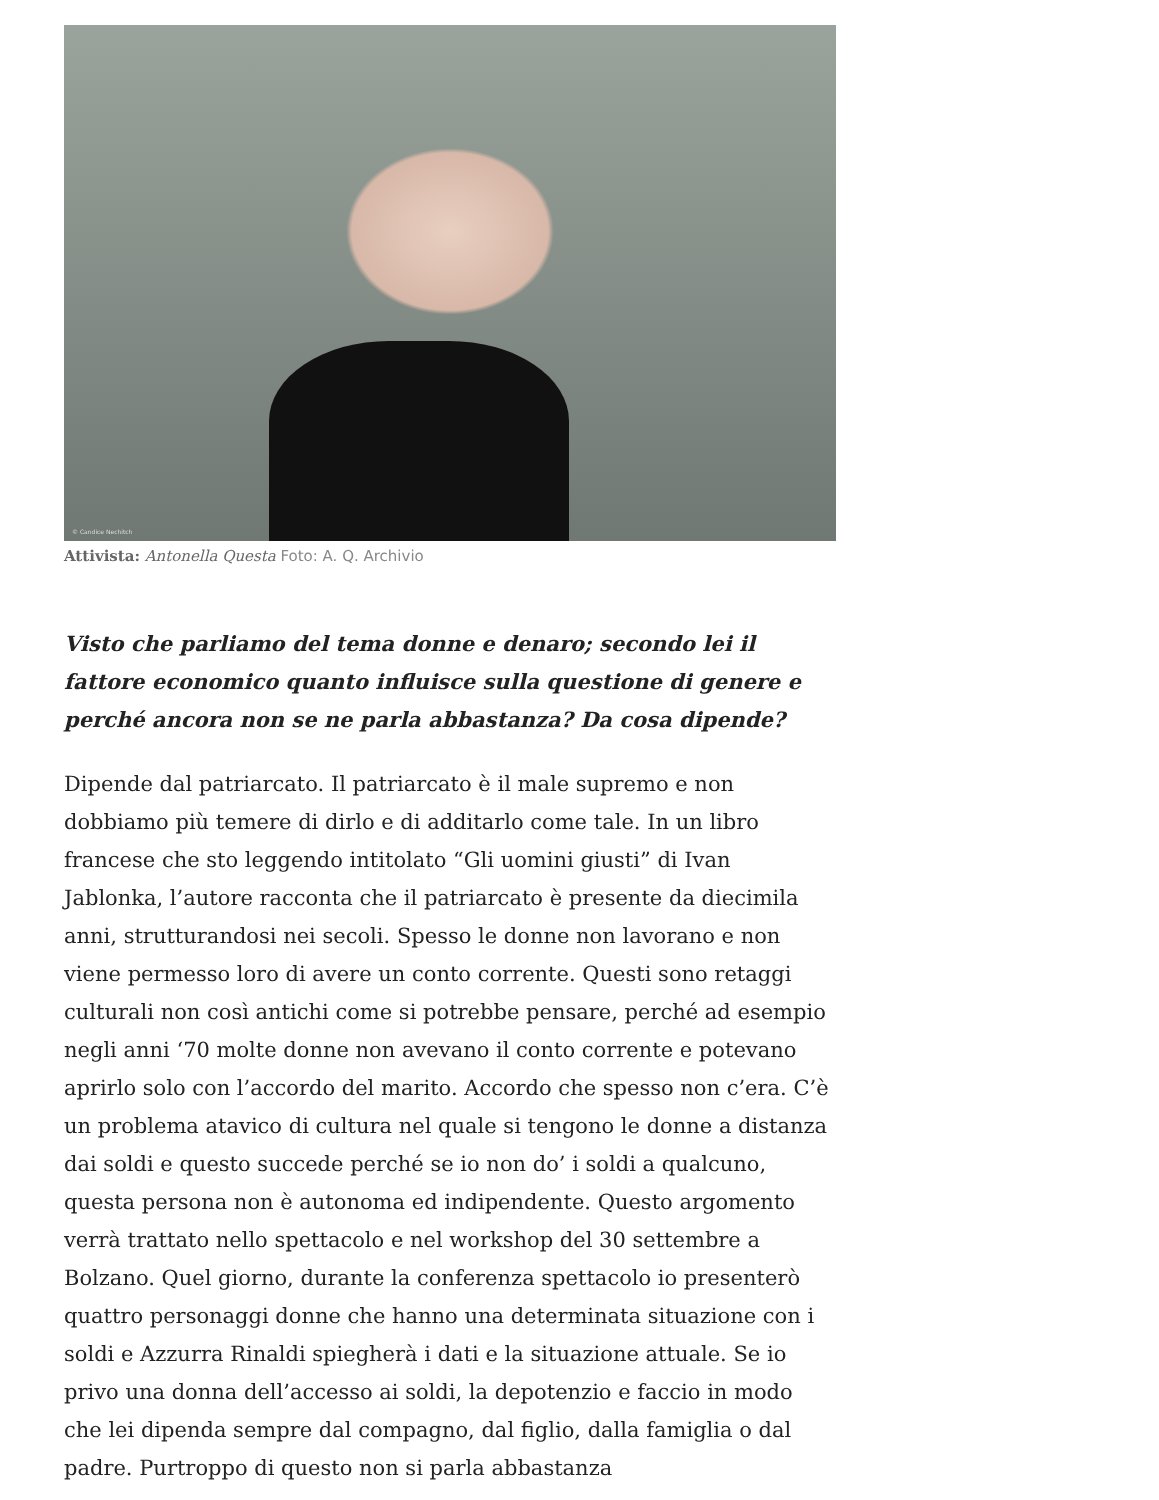© Candice Nechitch
Attivista: Antonella Questa Foto: A. Q. Archivio
Visto che parliamo del tema donne e denaro; secondo lei il fattore economico quanto influisce sulla questione di genere e perché ancora non se ne parla abbastanza? Da cosa dipende?
Dipende dal patriarcato. Il patriarcato è il male supremo e non dobbiamo più temere di dirlo e di additarlo come tale. In un libro francese che sto leggendo intitolato “Gli uomini giusti” di Ivan Jablonka, l’autore racconta che il patriarcato è presente da diecimila anni, strutturandosi nei secoli. Spesso le donne non lavorano e non viene permesso loro di avere un conto corrente. Questi sono retaggi culturali non così antichi come si potrebbe pensare, perché ad esempio negli anni ‘70 molte donne non avevano il conto corrente e potevano aprirlo solo con l’accordo del marito. Accordo che spesso non c’era. C’è un problema atavico di cultura nel quale si tengono le donne a distanza dai soldi e questo succede perché se io non do’ i soldi a qualcuno, questa persona non è autonoma ed indipendente. Questo argomento verrà trattato nello spettacolo e nel workshop del 30 settembre a Bolzano. Quel giorno, durante la conferenza spettacolo io presenterò quattro personaggi donne che hanno una determinata situazione con i soldi e Azzurra Rinaldi spiegherà i dati e la situazione attuale. Se io privo una donna dell’accesso ai soldi, la depotenzio e faccio in modo che lei dipenda sempre dal compagno, dal figlio, dalla famiglia o dal padre. Purtroppo di questo non si parla abbastanza